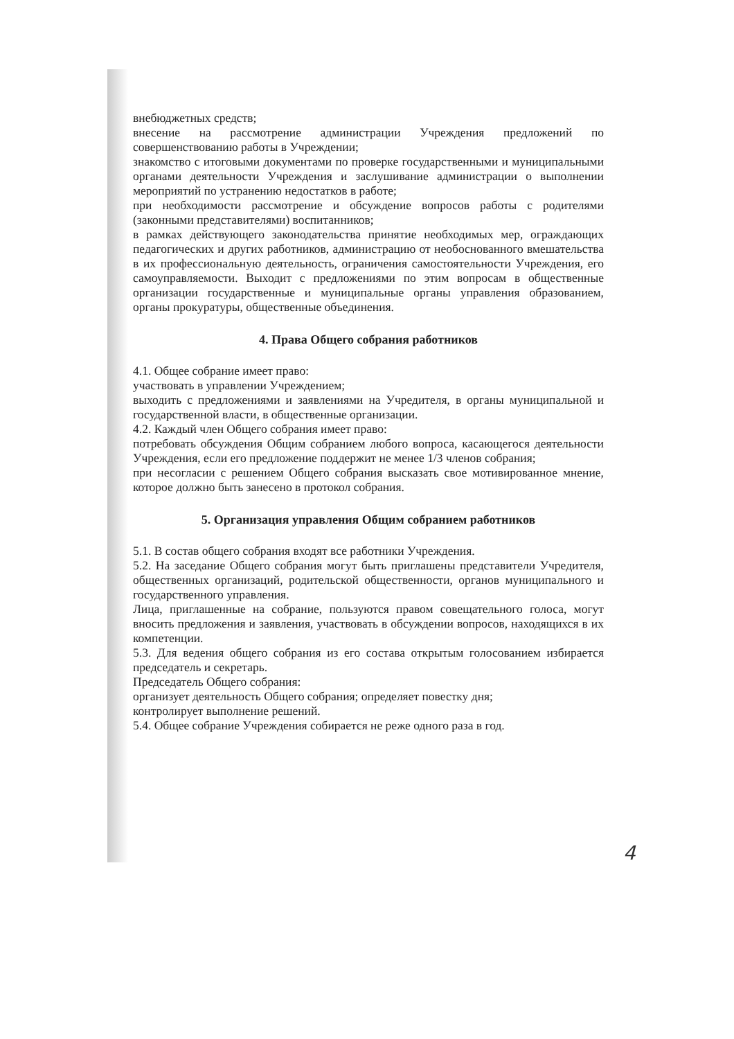внебюджетных средств;
внесение на рассмотрение администрации Учреждения предложений по совершенствованию работы в Учреждении;
знакомство с итоговыми документами по проверке государственными и муниципальными органами деятельности Учреждения и заслушивание администрации о выполнении мероприятий по устранению недостатков в работе;
при необходимости рассмотрение и обсуждение вопросов работы с родителями (законными представителями) воспитанников;
в рамках действующего законодательства принятие необходимых мер, ограждающих педагогических и других работников, администрацию от необоснованного вмешательства в их профессиональную деятельность, ограничения самостоятельности Учреждения, его самоуправляемости. Выходит с предложениями по этим вопросам в общественные организации государственные и муниципальные органы управления образованием, органы прокуратуры, общественные объединения.
4. Права Общего собрания работников
4.1. Общее собрание имеет право:
участвовать в управлении Учреждением;
выходить с предложениями и заявлениями на Учредителя, в органы муниципальной и государственной власти, в общественные организации.
4.2. Каждый член Общего собрания имеет право:
потребовать обсуждения Общим собранием любого вопроса, касающегося деятельности Учреждения, если его предложение поддержит не менее 1/3 членов собрания;
при несогласии с решением Общего собрания высказать свое мотивированное мнение, которое должно быть занесено в протокол собрания.
5. Организация управления Общим собранием работников
5.1. В состав общего собрания входят все работники Учреждения.
5.2. На заседание Общего собрания могут быть приглашены представители Учредителя, общественных организаций, родительской общественности, органов муниципального и государственного управления.
Лица, приглашенные на собрание, пользуются правом совещательного голоса, могут вносить предложения и заявления, участвовать в обсуждении вопросов, находящихся в их компетенции.
5.3. Для ведения общего собрания из его состава открытым голосованием избирается председатель и секретарь.
Председатель Общего собрания:
организует деятельность Общего собрания; определяет повестку дня;
контролирует выполнение решений.
5.4. Общее собрание Учреждения собирается не реже одного раза в год.
4